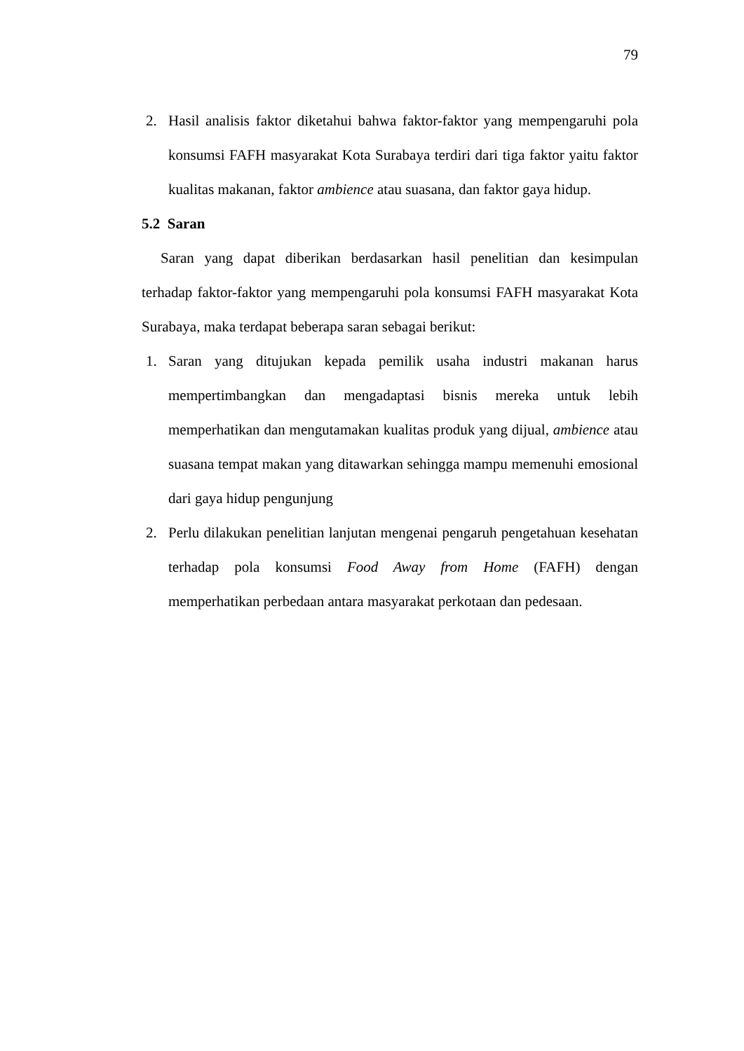79
2. Hasil analisis faktor diketahui bahwa faktor-faktor yang mempengaruhi pola konsumsi FAFH masyarakat Kota Surabaya terdiri dari tiga faktor yaitu faktor kualitas makanan, faktor ambience atau suasana, dan faktor gaya hidup.
5.2 Saran
Saran yang dapat diberikan berdasarkan hasil penelitian dan kesimpulan terhadap faktor-faktor yang mempengaruhi pola konsumsi FAFH masyarakat Kota Surabaya, maka terdapat beberapa saran sebagai berikut:
1. Saran yang ditujukan kepada pemilik usaha industri makanan harus mempertimbangkan dan mengadaptasi bisnis mereka untuk lebih memperhatikan dan mengutamakan kualitas produk yang dijual, ambience atau suasana tempat makan yang ditawarkan sehingga mampu memenuhi emosional dari gaya hidup pengunjung
2. Perlu dilakukan penelitian lanjutan mengenai pengaruh pengetahuan kesehatan terhadap pola konsumsi Food Away from Home (FAFH) dengan memperhatikan perbedaan antara masyarakat perkotaan dan pedesaan.